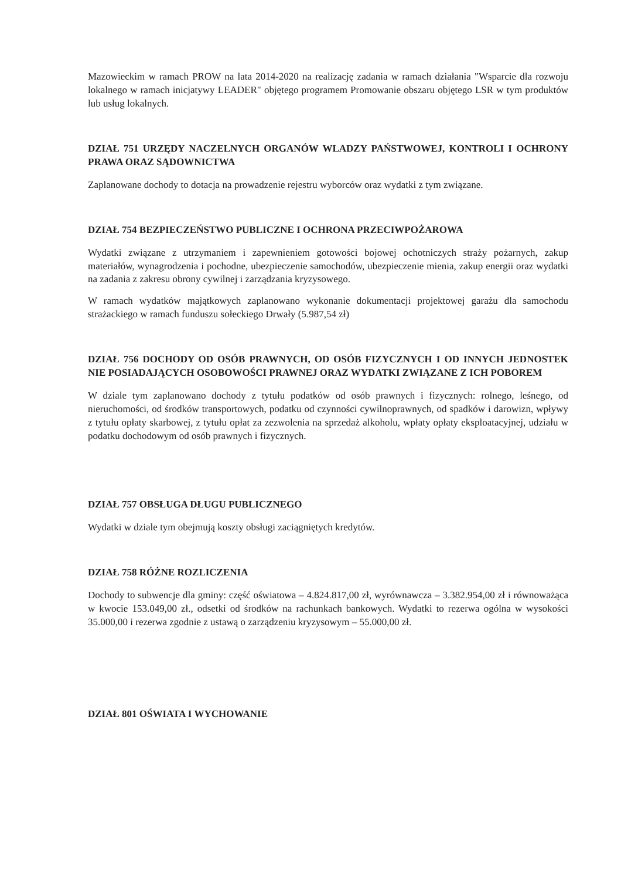Mazowieckim w ramach PROW na lata 2014-2020 na realizację zadania w ramach działania "Wsparcie dla rozwoju lokalnego w ramach inicjatywy LEADER" objętego programem Promowanie obszaru objętego LSR w tym produktów lub usług lokalnych.
DZIAŁ 751 URZĘDY NACZELNYCH ORGANÓW WLADZY PAŃSTWOWEJ, KONTROLI I OCHRONY PRAWA ORAZ SĄDOWNICTWA
Zaplanowane dochody to dotacja na prowadzenie rejestru wyborców oraz wydatki z tym związane.
DZIAŁ 754 BEZPIECZEŃSTWO PUBLICZNE I OCHRONA PRZECIWPOŻAROWA
Wydatki związane z utrzymaniem i zapewnieniem gotowości bojowej ochotniczych straży pożarnych, zakup materiałów, wynagrodzenia i pochodne, ubezpieczenie samochodów, ubezpieczenie mienia, zakup energii oraz wydatki na zadania z zakresu obrony cywilnej i zarządzania kryzysowego.
W ramach wydatków majątkowych zaplanowano wykonanie dokumentacji projektowej garażu dla samochodu strażackiego w ramach funduszu sołeckiego Drwały (5.987,54 zł)
DZIAŁ 756 DOCHODY OD OSÓB PRAWNYCH, OD OSÓB FIZYCZNYCH I OD INNYCH JEDNOSTEK NIE POSIADAJĄCYCH OSOBOWOŚCI PRAWNEJ ORAZ WYDATKI ZWIĄZANE Z ICH POBOREM
W dziale tym zaplanowano dochody z tytułu podatków od osób prawnych i fizycznych: rolnego, leśnego, od nieruchomości, od środków transportowych, podatku od czynności cywilnoprawnych, od spadków i darowizn, wpływy z tytułu opłaty skarbowej, z tytułu opłat za zezwolenia na sprzedaż alkoholu, wpłaty opłaty eksploatacyjnej, udziału w podatku dochodowym od osób prawnych i fizycznych.
DZIAŁ 757 OBSŁUGA DŁUGU PUBLICZNEGO
Wydatki w dziale tym obejmują koszty obsługi zaciągniętych kredytów.
DZIAŁ 758 RÓŻNE ROZLICZENIA
Dochody to subwencje dla gminy: część oświatowa – 4.824.817,00 zł, wyrównawcza – 3.382.954,00 zł i równoważąca w kwocie 153.049,00 zł., odsetki od środków na rachunkach bankowych. Wydatki to rezerwa ogólna w wysokości 35.000,00 i rezerwa zgodnie z ustawą o zarządzeniu kryzysowym – 55.000,00 zł.
DZIAŁ 801 OŚWIATA I WYCHOWANIE